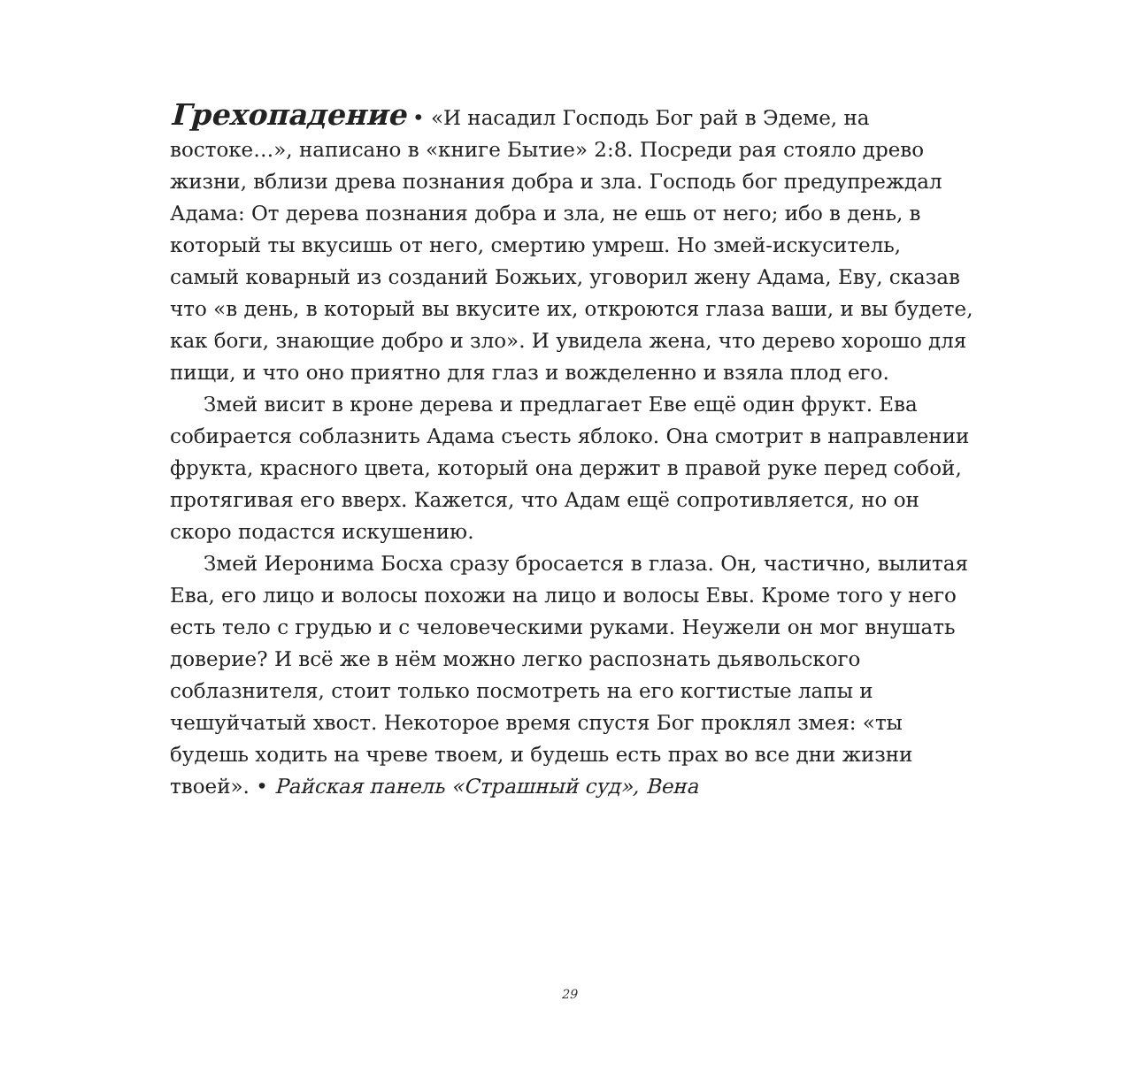Грехопадение • «И насадил Господь Бог рай в Эдеме, на востоке…», написано в «книге Бытие» 2:8. Посреди рая стояло древо жизни, вблизи древа познания добра и зла. Господь бог предупреждал Адама: От дерева познания добра и зла, не ешь от него; ибо в день, в который ты вкусишь от него, смертию умреш. Но змей-искуситель, самый коварный из созданий Божьих, уговорил жену Адама, Еву, сказав что «в день, в который вы вкусите их, откроются глаза ваши, и вы будете, как боги, знающие добро и зло». И увидела жена, что дерево хорошо для пищи, и что оно приятно для глаз и вожделенно и взяла плод его.
Змей висит в кроне дерева и предлагает Еве ещё один фрукт. Ева собирается соблазнить Адама съесть яблоко. Она смотрит в направлении фрукта, красного цвета, который она держит в правой руке перед собой, протягивая его вверх. Кажется, что Адам ещё сопротивляется, но он скоро подастся искушению.
Змей Иеронима Босха сразу бросается в глаза. Он, частично, вылитая Ева, его лицо и волосы похожи на лицо и волосы Евы. Кроме того у него есть тело с грудью и с человеческими руками. Неужели он мог внушать доверие? И всё же в нём можно легко распознать дьявольского соблазнителя, стоит только посмотреть на его когтистые лапы и чешуйчатый хвост. Некоторое время спустя Бог проклял змея: «ты будешь ходить на чреве твоем, и будешь есть прах во все дни жизни твоей». • Райская панель «Страшный суд», Вена
29